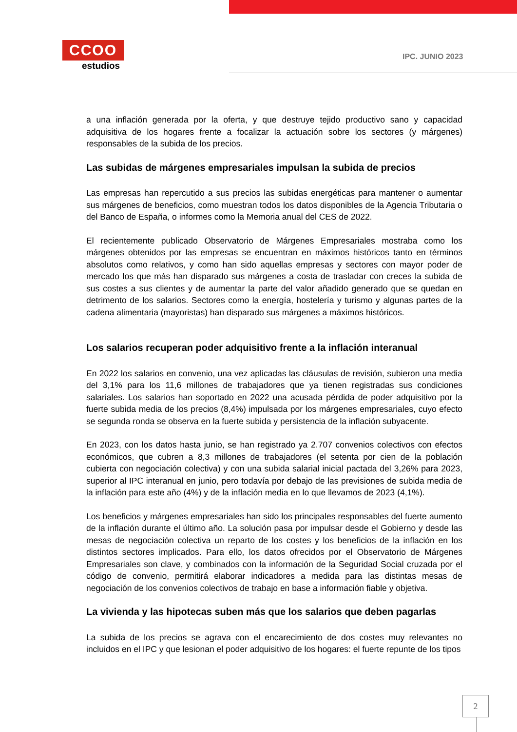CCOO
estudios
IPC. JUNIO 2023
a una inflación generada por la oferta, y que destruye tejido productivo sano y capacidad adquisitiva de los hogares frente a focalizar la actuación sobre los sectores (y márgenes) responsables de la subida de los precios.
Las subidas de márgenes empresariales impulsan la subida de precios
Las empresas han repercutido a sus precios las subidas energéticas para mantener o aumentar sus márgenes de beneficios, como muestran todos los datos disponibles de la Agencia Tributaria o del Banco de España, o informes como la Memoria anual del CES de 2022.
El recientemente publicado Observatorio de Márgenes Empresariales mostraba como los márgenes obtenidos por las empresas se encuentran en máximos históricos tanto en términos absolutos como relativos, y como han sido aquellas empresas y sectores con mayor poder de mercado los que más han disparado sus márgenes a costa de trasladar con creces la subida de sus costes a sus clientes y de aumentar la parte del valor añadido generado que se quedan en detrimento de los salarios. Sectores como la energía, hostelería y turismo y algunas partes de la cadena alimentaria (mayoristas) han disparado sus márgenes a máximos históricos.
Los salarios recuperan poder adquisitivo frente a la inflación interanual
En 2022 los salarios en convenio, una vez aplicadas las cláusulas de revisión, subieron una media del 3,1% para los 11,6 millones de trabajadores que ya tienen registradas sus condiciones salariales. Los salarios han soportado en 2022 una acusada pérdida de poder adquisitivo por la fuerte subida media de los precios (8,4%) impulsada por los márgenes empresariales, cuyo efecto se segunda ronda se observa en la fuerte subida y persistencia de la inflación subyacente.
En 2023, con los datos hasta junio, se han registrado ya 2.707 convenios colectivos con efectos económicos, que cubren a 8,3 millones de trabajadores (el setenta por cien de la población cubierta con negociación colectiva) y con una subida salarial inicial pactada del 3,26% para 2023, superior al IPC interanual en junio, pero todavía por debajo de las previsiones de subida media de la inflación para este año (4%) y de la inflación media en lo que llevamos de 2023 (4,1%).
Los beneficios y márgenes empresariales han sido los principales responsables del fuerte aumento de la inflación durante el último año. La solución pasa por impulsar desde el Gobierno y desde las mesas de negociación colectiva un reparto de los costes y los beneficios de la inflación en los distintos sectores implicados. Para ello, los datos ofrecidos por el Observatorio de Márgenes Empresariales son clave, y combinados con la información de la Seguridad Social cruzada por el código de convenio, permitirá elaborar indicadores a medida para las distintas mesas de negociación de los convenios colectivos de trabajo en base a información fiable y objetiva.
La vivienda y las hipotecas suben más que los salarios que deben pagarlas
La subida de los precios se agrava con el encarecimiento de dos costes muy relevantes no incluidos en el IPC y que lesionan el poder adquisitivo de los hogares: el fuerte repunte de los tipos
2